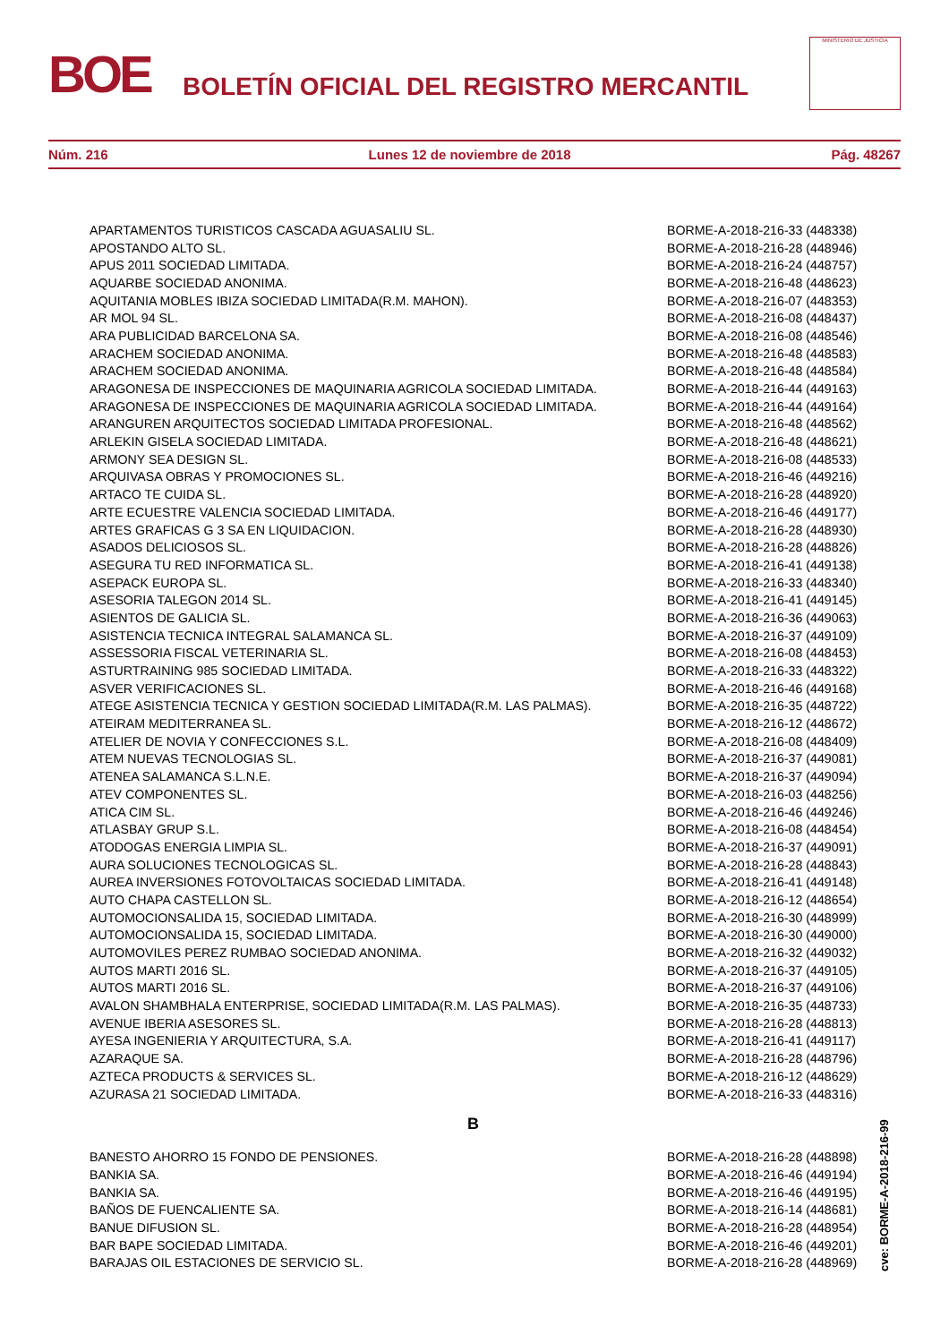BOE
BOLETÍN OFICIAL DEL REGISTRO MERCANTIL
MINISTERIO DE JUSTICIA
Núm. 216 Lunes 12 de noviembre de 2018 Pág. 48267
| APARTAMENTOS TURISTICOS CASCADA AGUASALIU SL. | BORME-A-2018-216-33 (448338) |
| APOSTANDO ALTO SL. | BORME-A-2018-216-28 (448946) |
| APUS 2011 SOCIEDAD LIMITADA. | BORME-A-2018-216-24 (448757) |
| AQUARBE SOCIEDAD ANONIMA. | BORME-A-2018-216-48 (448623) |
| AQUITANIA MOBLES IBIZA SOCIEDAD LIMITADA(R.M. MAHON). | BORME-A-2018-216-07 (448353) |
| AR MOL 94 SL. | BORME-A-2018-216-08 (448437) |
| ARA PUBLICIDAD BARCELONA SA. | BORME-A-2018-216-08 (448546) |
| ARACHEM SOCIEDAD ANONIMA. | BORME-A-2018-216-48 (448583) |
| ARACHEM SOCIEDAD ANONIMA. | BORME-A-2018-216-48 (448584) |
| ARAGONESA DE INSPECCIONES DE MAQUINARIA AGRICOLA SOCIEDAD LIMITADA. | BORME-A-2018-216-44 (449163) |
| ARAGONESA DE INSPECCIONES DE MAQUINARIA AGRICOLA SOCIEDAD LIMITADA. | BORME-A-2018-216-44 (449164) |
| ARANGUREN ARQUITECTOS SOCIEDAD LIMITADA PROFESIONAL. | BORME-A-2018-216-48 (448562) |
| ARLEKIN GISELA SOCIEDAD LIMITADA. | BORME-A-2018-216-48 (448621) |
| ARMONY SEA DESIGN SL. | BORME-A-2018-216-08 (448533) |
| ARQUIVASA OBRAS Y PROMOCIONES SL. | BORME-A-2018-216-46 (449216) |
| ARTACO TE CUIDA SL. | BORME-A-2018-216-28 (448920) |
| ARTE ECUESTRE VALENCIA SOCIEDAD LIMITADA. | BORME-A-2018-216-46 (449177) |
| ARTES GRAFICAS G 3 SA EN LIQUIDACION. | BORME-A-2018-216-28 (448930) |
| ASADOS DELICIOSOS SL. | BORME-A-2018-216-28 (448826) |
| ASEGURA TU RED INFORMATICA SL. | BORME-A-2018-216-41 (449138) |
| ASEPACK EUROPA SL. | BORME-A-2018-216-33 (448340) |
| ASESORIA TALEGON 2014 SL. | BORME-A-2018-216-41 (449145) |
| ASIENTOS DE GALICIA SL. | BORME-A-2018-216-36 (449063) |
| ASISTENCIA TECNICA INTEGRAL SALAMANCA SL. | BORME-A-2018-216-37 (449109) |
| ASSESSORIA FISCAL VETERINARIA SL. | BORME-A-2018-216-08 (448453) |
| ASTURTRAINING 985 SOCIEDAD LIMITADA. | BORME-A-2018-216-33 (448322) |
| ASVER VERIFICACIONES SL. | BORME-A-2018-216-46 (449168) |
| ATEGE ASISTENCIA TECNICA Y GESTION SOCIEDAD LIMITADA(R.M. LAS PALMAS). | BORME-A-2018-216-35 (448722) |
| ATEIRAM MEDITERRANEA SL. | BORME-A-2018-216-12 (448672) |
| ATELIER DE NOVIA Y CONFECCIONES S.L. | BORME-A-2018-216-08 (448409) |
| ATEM NUEVAS TECNOLOGIAS SL. | BORME-A-2018-216-37 (449081) |
| ATENEA SALAMANCA S.L.N.E. | BORME-A-2018-216-37 (449094) |
| ATEV COMPONENTES SL. | BORME-A-2018-216-03 (448256) |
| ATICA CIM SL. | BORME-A-2018-216-46 (449246) |
| ATLASBAY GRUP S.L. | BORME-A-2018-216-08 (448454) |
| ATODOGAS ENERGIA LIMPIA SL. | BORME-A-2018-216-37 (449091) |
| AURA SOLUCIONES TECNOLOGICAS SL. | BORME-A-2018-216-28 (448843) |
| AUREA INVERSIONES FOTOVOLTAICAS SOCIEDAD LIMITADA. | BORME-A-2018-216-41 (449148) |
| AUTO CHAPA CASTELLON SL. | BORME-A-2018-216-12 (448654) |
| AUTOMOCIONSALIDA 15, SOCIEDAD LIMITADA. | BORME-A-2018-216-30 (448999) |
| AUTOMOCIONSALIDA 15, SOCIEDAD LIMITADA. | BORME-A-2018-216-30 (449000) |
| AUTOMOVILES PEREZ RUMBAO SOCIEDAD ANONIMA. | BORME-A-2018-216-32 (449032) |
| AUTOS MARTI 2016 SL. | BORME-A-2018-216-37 (449105) |
| AUTOS MARTI 2016 SL. | BORME-A-2018-216-37 (449106) |
| AVALON SHAMBHALA ENTERPRISE, SOCIEDAD LIMITADA(R.M. LAS PALMAS). | BORME-A-2018-216-35 (448733) |
| AVENUE IBERIA ASESORES SL. | BORME-A-2018-216-28 (448813) |
| AYESA INGENIERIA Y ARQUITECTURA, S.A. | BORME-A-2018-216-41 (449117) |
| AZARAQUE SA. | BORME-A-2018-216-28 (448796) |
| AZTECA PRODUCTS & SERVICES SL. | BORME-A-2018-216-12 (448629) |
| AZURASA 21 SOCIEDAD LIMITADA. | BORME-A-2018-216-33 (448316) |
| B | |
| BANESTO AHORRO 15 FONDO DE PENSIONES. | BORME-A-2018-216-28 (448898) |
| BANKIA SA. | BORME-A-2018-216-46 (449194) |
| BANKIA SA. | BORME-A-2018-216-46 (449195) |
| BAÑOS DE FUENCALIENTE SA. | BORME-A-2018-216-14 (448681) |
| BANUE DIFUSION SL. | BORME-A-2018-216-28 (448954) |
| BAR BAPE SOCIEDAD LIMITADA. | BORME-A-2018-216-46 (449201) |
| BARAJAS OIL ESTACIONES DE SERVICIO SL. | BORME-A-2018-216-28 (448969) |
cve: BORME-A-2018-216-99